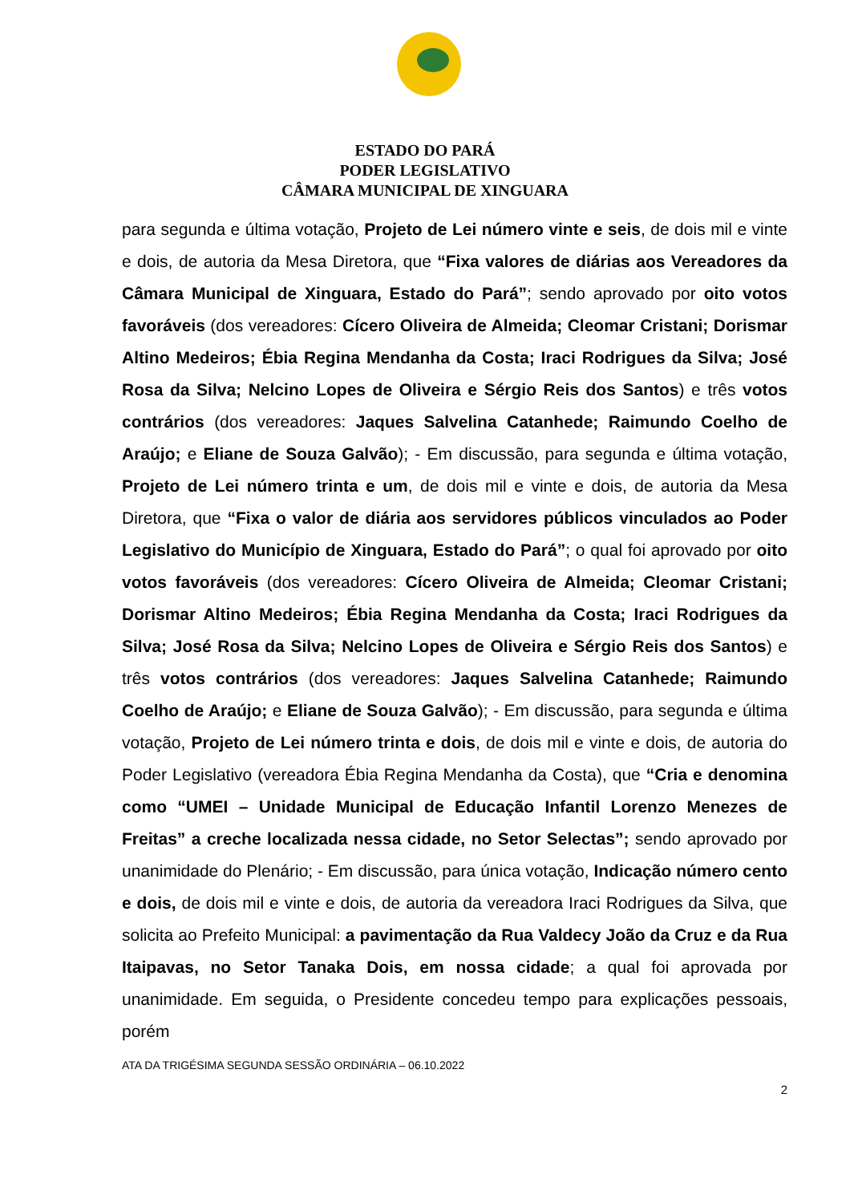ESTADO DO PARÁ
PODER LEGISLATIVO
CÂMARA MUNICIPAL DE XINGUARA
para segunda e última votação, Projeto de Lei número vinte e seis, de dois mil e vinte e dois, de autoria da Mesa Diretora, que “Fixa valores de diárias aos Vereadores da Câmara Municipal de Xinguara, Estado do Pará”; sendo aprovado por oito votos favoráveis (dos vereadores: Cícero Oliveira de Almeida; Cleomar Cristani; Dorismar Altino Medeiros; Ébia Regina Mendanha da Costa; Iraci Rodrigues da Silva; José Rosa da Silva; Nelcino Lopes de Oliveira e Sérgio Reis dos Santos) e três votos contrários (dos vereadores: Jaques Salvelina Catanhede; Raimundo Coelho de Araújo; e Eliane de Souza Galvão); - Em discussão, para segunda e última votação, Projeto de Lei número trinta e um, de dois mil e vinte e dois, de autoria da Mesa Diretora, que “Fixa o valor de diária aos servidores públicos vinculados ao Poder Legislativo do Município de Xinguara, Estado do Pará”; o qual foi aprovado por oito votos favoráveis (dos vereadores: Cícero Oliveira de Almeida; Cleomar Cristani; Dorismar Altino Medeiros; Ébia Regina Mendanha da Costa; Iraci Rodrigues da Silva; José Rosa da Silva; Nelcino Lopes de Oliveira e Sérgio Reis dos Santos) e três votos contrários (dos vereadores: Jaques Salvelina Catanhede; Raimundo Coelho de Araújo; e Eliane de Souza Galvão); - Em discussão, para segunda e última votação, Projeto de Lei número trinta e dois, de dois mil e vinte e dois, de autoria do Poder Legislativo (vereadora Ébia Regina Mendanha da Costa), que “Cria e denomina como “UMEI – Unidade Municipal de Educação Infantil Lorenzo Menezes de Freitas” a creche localizada nessa cidade, no Setor Selectas”; sendo aprovado por unanimidade do Plenário; - Em discussão, para única votação, Indicação número cento e dois, de dois mil e vinte e dois, de autoria da vereadora Iraci Rodrigues da Silva, que solicita ao Prefeito Municipal: a pavimentação da Rua Valdecy João da Cruz e da Rua Itaipavas, no Setor Tanaka Dois, em nossa cidade; a qual foi aprovada por unanimidade. Em seguida, o Presidente concedeu tempo para explicações pessoais, porém
ATA DA TRIGÉSIMA SEGUNDA SESSÃO ORDINÁRIA – 06.10.2022
2